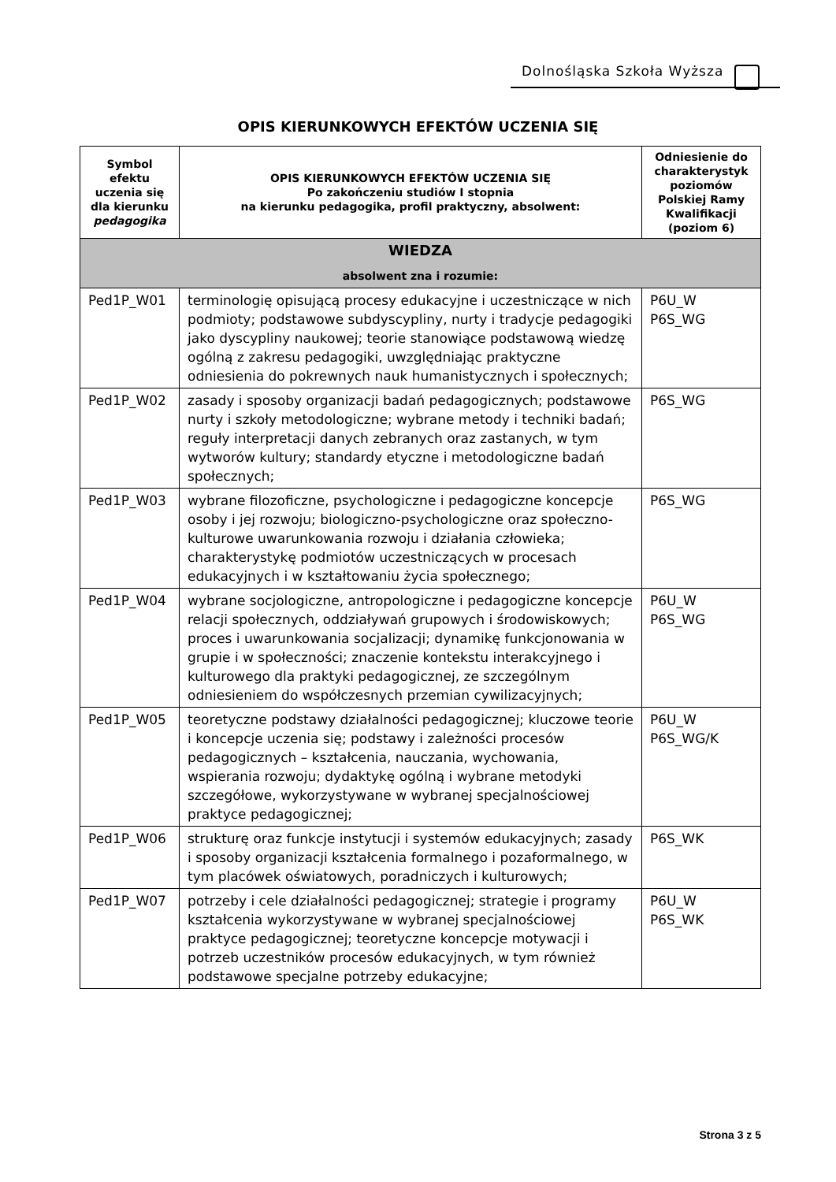Dolnośląska Szkoła Wyższa
OPIS KIERUNKOWYCH EFEKTÓW UCZENIA SIĘ
| Symbol efektu uczenia się dla kierunku pedagogika | OPIS KIERUNKOWYCH EFEKTÓW UCZENIA SIĘ Po zakończeniu studiów I stopnia na kierunku pedagogika, profil praktyczny, absolwent: | Odniesienie do charakterystyk poziomów Polskiej Ramy Kwalifikacji (poziom 6) |
| --- | --- | --- |
| WIEDZA absolwent zna i rozumie: | | |
| Ped1P_W01 | terminologię opisującą procesy edukacyjne i uczestniczące w nich podmioty; podstawowe subdyscypliny, nurty i tradycje pedagogiki jako dyscypliny naukowej; teorie stanowiące podstawową wiedzę ogólną z zakresu pedagogiki, uwzględniając praktyczne odniesienia do pokrewnych nauk humanistycznych i społecznych; | P6U_W P6S_WG |
| Ped1P_W02 | zasady i sposoby organizacji badań pedagogicznych; podstawowe nurty i szkoły metodologiczne; wybrane metody i techniki badań; reguły interpretacji danych zebranych oraz zastanych, w tym wytworów kultury; standardy etyczne i metodologiczne badań społecznych; | P6S_WG |
| Ped1P_W03 | wybrane filozoficzne, psychologiczne i pedagogiczne koncepcje osoby i jej rozwoju; biologiczno-psychologiczne oraz społeczno-kulturowe uwarunkowania rozwoju i działania człowieka; charakterystykę podmiotów uczestniczących w procesach edukacyjnych i w kształtowaniu życia społecznego; | P6S_WG |
| Ped1P_W04 | wybrane socjologiczne, antropologiczne i pedagogiczne koncepcje relacji społecznych, oddziaływań grupowych i środowiskowych; proces i uwarunkowania socjalizacji; dynamikę funkcjonowania w grupie i w społeczności; znaczenie kontekstu interakcyjnego i kulturowego dla praktyki pedagogicznej, ze szczególnym odniesieniem do współczesnych przemian cywilizacyjnych; | P6U_W P6S_WG |
| Ped1P_W05 | teoretyczne podstawy działalności pedagogicznej; kluczowe teorie i koncepcje uczenia się; podstawy i zależności procesów pedagogicznych – kształcenia, nauczania, wychowania, wspierania rozwoju; dydaktykę ogólną i wybrane metodyki szczegółowe, wykorzystywane w wybranej specjalnościowej praktyce pedagogicznej; | P6U_W P6S_WG/K |
| Ped1P_W06 | strukturę oraz funkcje instytucji i systemów edukacyjnych; zasady i sposoby organizacji kształcenia formalnego i pozaformalnego, w tym placówek oświatowych, poradniczych i kulturowych; | P6S_WK |
| Ped1P_W07 | potrzeby i cele działalności pedagogicznej; strategie i programy kształcenia wykorzystywane w wybranej specjalnościowej praktyce pedagogicznej; teoretyczne koncepcje motywacji i potrzeb uczestników procesów edukacyjnych, w tym również podstawowe specjalne potrzeby edukacyjne; | P6U_W P6S_WK |
Strona 3 z 5